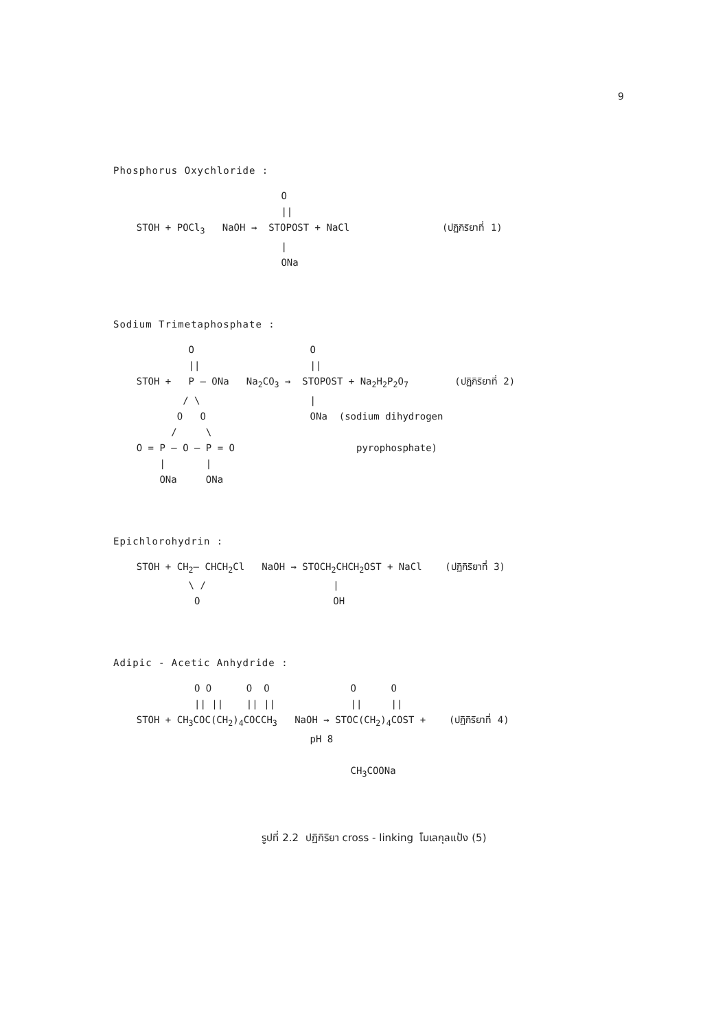9
Phosphorus Oxychloride :
                             O
                             ||
    STOH + POCl3   NaOH →  STOPOST + NaCl                (ปฏิกิริยาที่ 1)
                             |
                             ONa
Sodium Trimetaphosphate :
             O                    O
             ||                   ||
    STOH +   P — ONa   Na2CO3 →  STOPOST + Na2H2P2O7        (ปฏิกิริยาที่ 2)
            / \                   |
           O   O                  ONa  (sodium dihydrogen
          /     \
    O = P — O — P = O                     pyrophosphate)
        |       |
        ONa     ONa
Epichlorohydrin :
    STOH + CH2— CHCH2Cl   NaOH → STOCH2CHCH2OST + NaCl    (ปฏิกิริยาที่ 3)
             \ /                      |
              O                       OH
Adipic - Acetic Anhydride :
              O O      O  O              O      O
              || ||    || ||             ||     ||
    STOH + CH3COC(CH2)4COCCH3   NaOH → STOC(CH2)4COST +    (ปฏิกิริยาที่ 4)
                                  pH 8

                                         CH3COONa
รูปที่ 2.2 ปฏิกิริยา cross - linking โมเลกุลแป้ง (5)